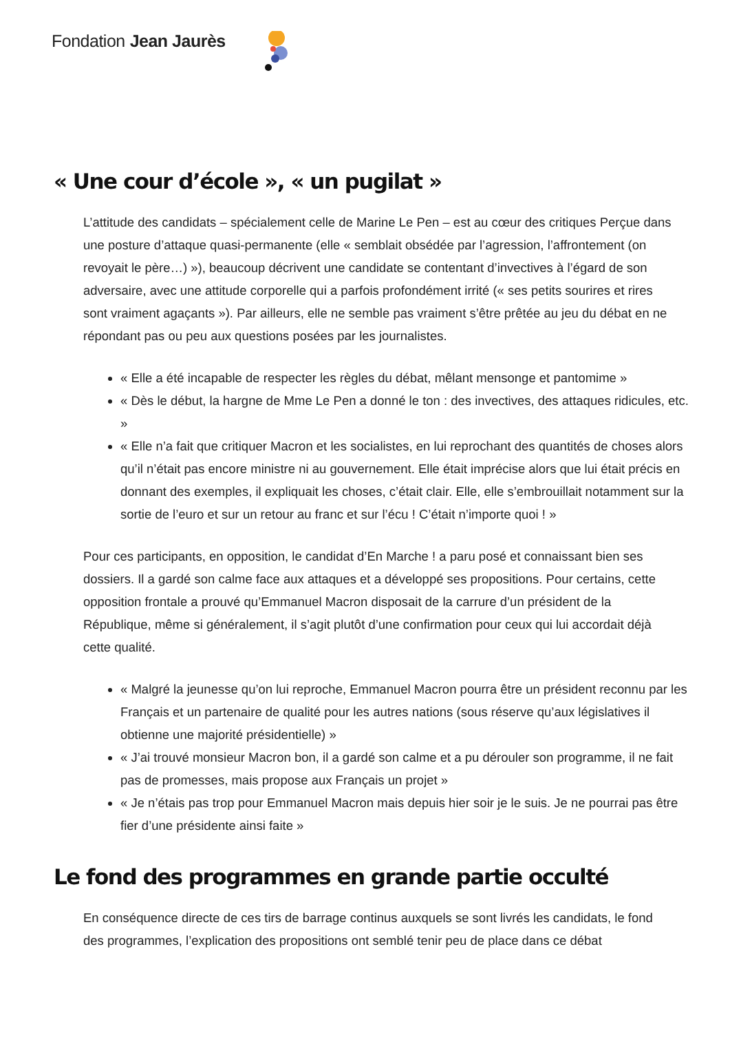Fondation Jean Jaurès
« Une cour d’école », « un pugilat »
L’attitude des candidats – spécialement celle de Marine Le Pen – est au cœur des critiques Perçue dans une posture d’attaque quasi-permanente (elle « semblait obsédée par l’agression, l’affrontement (on revoyait le père…) »), beaucoup décrivent une candidate se contentant d’invectives à l’égard de son adversaire, avec une attitude corporelle qui a parfois profondément irrité (« ses petits sourires et rires sont vraiment agaçants »). Par ailleurs, elle ne semble pas vraiment s’être prêtée au jeu du débat en ne répondant pas ou peu aux questions posées par les journalistes.
« Elle a été incapable de respecter les règles du débat, mêlant mensonge et pantomime »
« Dès le début, la hargne de Mme Le Pen a donné le ton : des invectives, des attaques ridicules, etc. »
« Elle n’a fait que critiquer Macron et les socialistes, en lui reprochant des quantités de choses alors qu’il n’était pas encore ministre ni au gouvernement. Elle était imprécise alors que lui était précis en donnant des exemples, il expliquait les choses, c’était clair. Elle, elle s’embrouillait notamment sur la sortie de l’euro et sur un retour au franc et sur l’écu ! C’était n’importe quoi ! »
Pour ces participants, en opposition, le candidat d’En Marche ! a paru posé et connaissant bien ses dossiers. Il a gardé son calme face aux attaques et a développé ses propositions. Pour certains, cette opposition frontale a prouvé qu’Emmanuel Macron disposait de la carrure d’un président de la République, même si généralement, il s’agit plutôt d’une confirmation pour ceux qui lui accordait déjà cette qualité.
« Malgré la jeunesse qu’on lui reproche, Emmanuel Macron pourra être un président reconnu par les Français et un partenaire de qualité pour les autres nations (sous réserve qu’aux législatives il obtienne une majorité présidentielle) »
« J’ai trouvé monsieur Macron bon, il a gardé son calme et a pu dérouler son programme, il ne fait pas de promesses, mais propose aux Français un projet »
« Je n’étais pas trop pour Emmanuel Macron mais depuis hier soir je le suis. Je ne pourrai pas être fier d’une présidente ainsi faite »
Le fond des programmes en grande partie occulté
En conséquence directe de ces tirs de barrage continus auxquels se sont livrés les candidats, le fond des programmes, l’explication des propositions ont semblé tenir peu de place dans ce débat